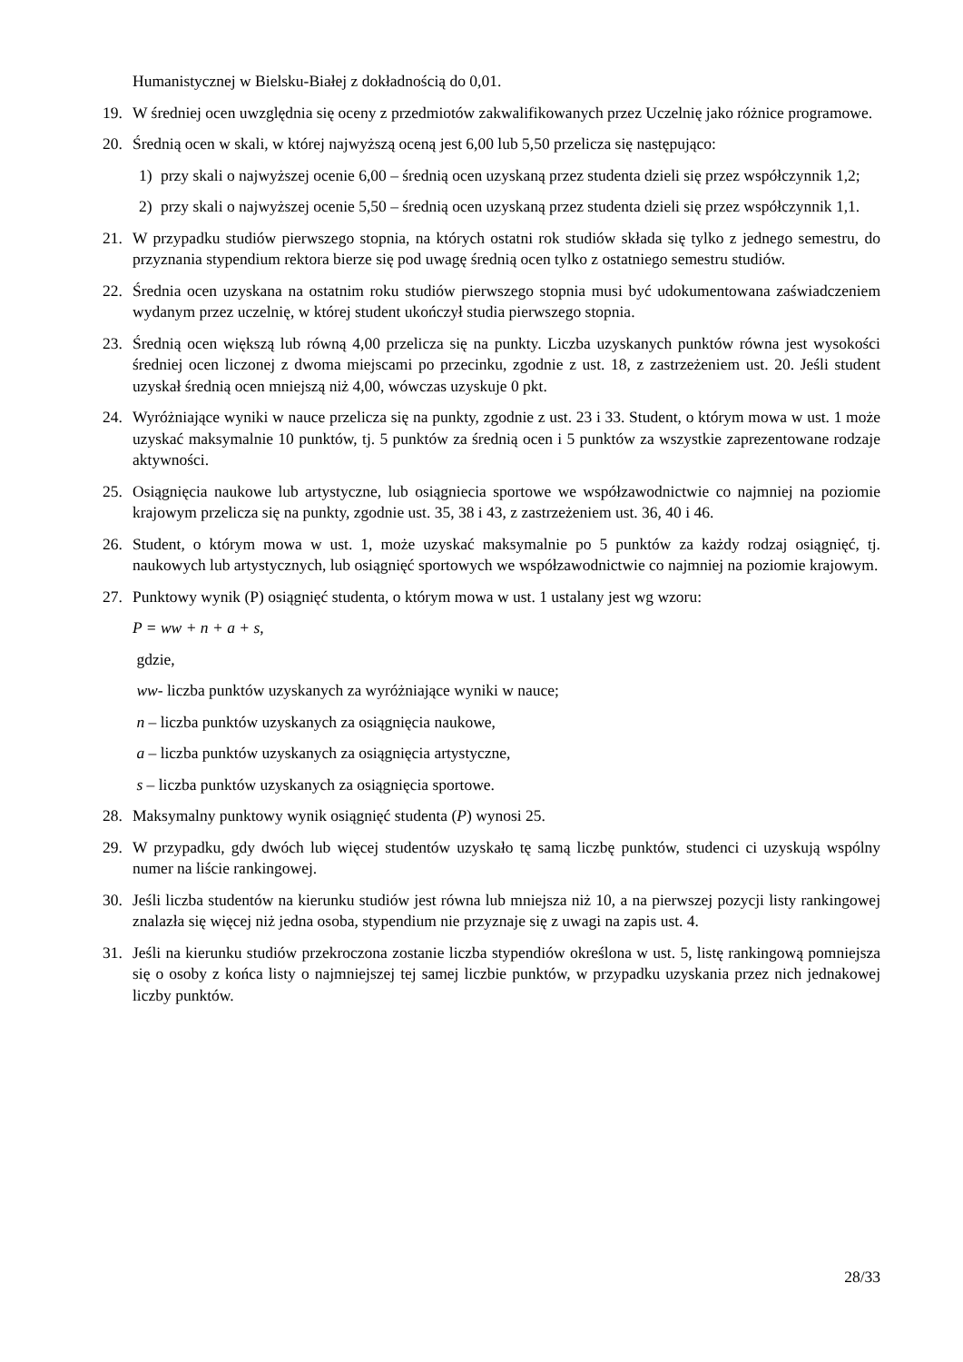Humanistycznej w Bielsku-Białej z dokładnością do 0,01.
19. W średniej ocen uwzględnia się oceny z przedmiotów zakwalifikowanych przez Uczelnię jako różnice programowe.
20. Średnią ocen w skali, w której najwyższą oceną jest 6,00 lub 5,50 przelicza się następująco:
1) przy skali o najwyższej ocenie 6,00 – średnią ocen uzyskaną przez studenta dzieli się przez współczynnik 1,2;
2) przy skali o najwyższej ocenie 5,50 – średnią ocen uzyskaną przez studenta dzieli się przez współczynnik 1,1.
21. W przypadku studiów pierwszego stopnia, na których ostatni rok studiów składa się tylko z jednego semestru, do przyznania stypendium rektora bierze się pod uwagę średnią ocen tylko z ostatniego semestru studiów.
22. Średnia ocen uzyskana na ostatnim roku studiów pierwszego stopnia musi być udokumentowana zaświadczeniem wydanym przez uczelnię, w której student ukończył studia pierwszego stopnia.
23. Średnią ocen większą lub równą 4,00 przelicza się na punkty. Liczba uzyskanych punktów równa jest wysokości średniej ocen liczonej z dwoma miejscami po przecinku, zgodnie z ust. 18, z zastrzeżeniem ust. 20. Jeśli student uzyskał średnią ocen mniejszą niż 4,00, wówczas uzyskuje 0 pkt.
24. Wyróżniające wyniki w nauce przelicza się na punkty, zgodnie z ust. 23 i 33. Student, o którym mowa w ust. 1 może uzyskać maksymalnie 10 punktów, tj. 5 punktów za średnią ocen i 5 punktów za wszystkie zaprezentowane rodzaje aktywności.
25. Osiągnięcia naukowe lub artystyczne, lub osiągniecia sportowe we współzawodnictwie co najmniej na poziomie krajowym przelicza się na punkty, zgodnie ust. 35, 38 i 43, z zastrzeżeniem ust. 36, 40 i 46.
26. Student, o którym mowa w ust. 1, może uzyskać maksymalnie po 5 punktów za każdy rodzaj osiągnięć, tj. naukowych lub artystycznych, lub osiągnięć sportowych we współzawodnictwie co najmniej na poziomie krajowym.
27. Punktowy wynik (P) osiągnięć studenta, o którym mowa w ust. 1 ustalany jest wg wzoru:
P = ww + n + a + s,
gdzie,
ww- liczba punktów uzyskanych za wyróżniające wyniki w nauce;
n – liczba punktów uzyskanych za osiągnięcia naukowe,
a – liczba punktów uzyskanych za osiągnięcia artystyczne,
s – liczba punktów uzyskanych za osiągnięcia sportowe.
28. Maksymalny punktowy wynik osiągnięć studenta (P) wynosi 25.
29. W przypadku, gdy dwóch lub więcej studentów uzyskało tę samą liczbę punktów, studenci ci uzyskują wspólny numer na liście rankingowej.
30. Jeśli liczba studentów na kierunku studiów jest równa lub mniejsza niż 10, a na pierwszej pozycji listy rankingowej znalazła się więcej niż jedna osoba, stypendium nie przyznaje się z uwagi na zapis ust. 4.
31. Jeśli na kierunku studiów przekroczona zostanie liczba stypendiów określona w ust. 5, listę rankingową pomniejsza się o osoby z końca listy o najmniejszej tej samej liczbie punktów, w przypadku uzyskania przez nich jednakowej liczby punktów.
28/33